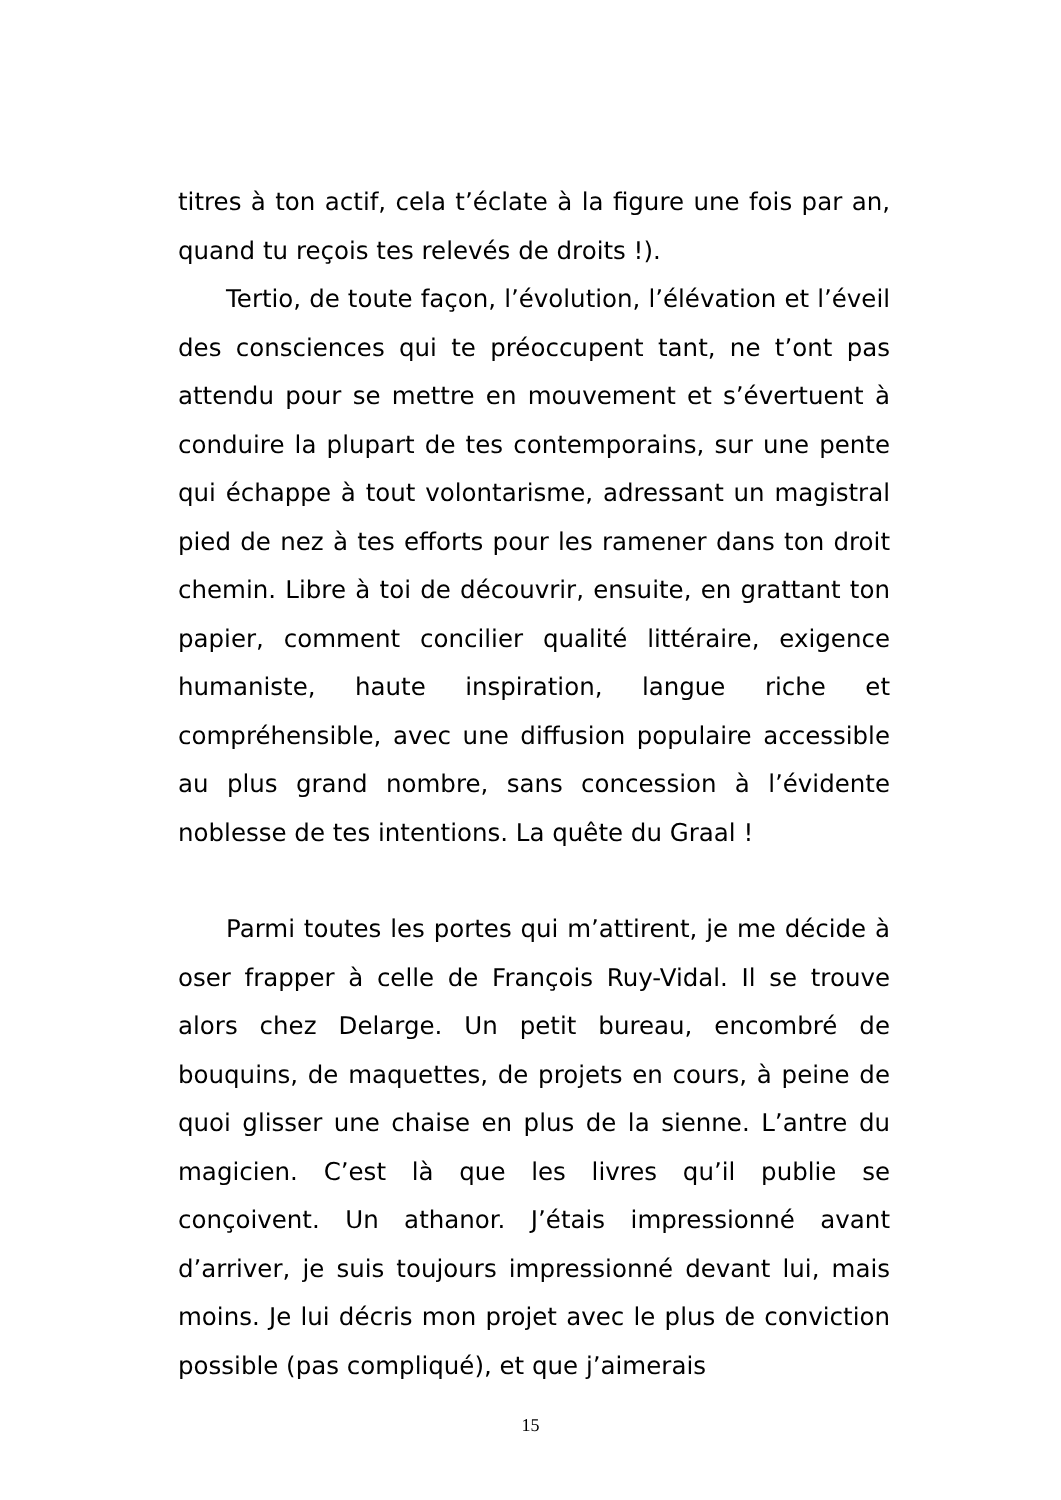titres à ton actif, cela t’éclate à la figure une fois par an, quand tu reçois tes relevés de droits !).
Tertio, de toute façon, l’évolution, l’élévation et l’éveil des consciences qui te préoccupent tant, ne t’ont pas attendu pour se mettre en mouvement et s’évertuent à conduire la plupart de tes contemporains, sur une pente qui échappe à tout volontarisme, adressant un magistral pied de nez à tes efforts pour les ramener dans ton droit chemin. Libre à toi de découvrir, ensuite, en grattant ton papier, comment concilier qualité littéraire, exigence humaniste, haute inspiration, langue riche et compréhensible, avec une diffusion populaire accessible au plus grand nombre, sans concession à l’évidente noblesse de tes intentions. La quête du Graal !
Parmi toutes les portes qui m’attirent, je me décide à oser frapper à celle de François Ruy-Vidal. Il se trouve alors chez Delarge. Un petit bureau, encombré de bouquins, de maquettes, de projets en cours, à peine de quoi glisser une chaise en plus de la sienne. L’antre du magicien. C’est là que les livres qu’il publie se conçoivent. Un athanor. J’étais impressionné avant d’arriver, je suis toujours impressionné devant lui, mais moins. Je lui décris mon projet avec le plus de conviction possible (pas compliqué), et que j’aimerais
15